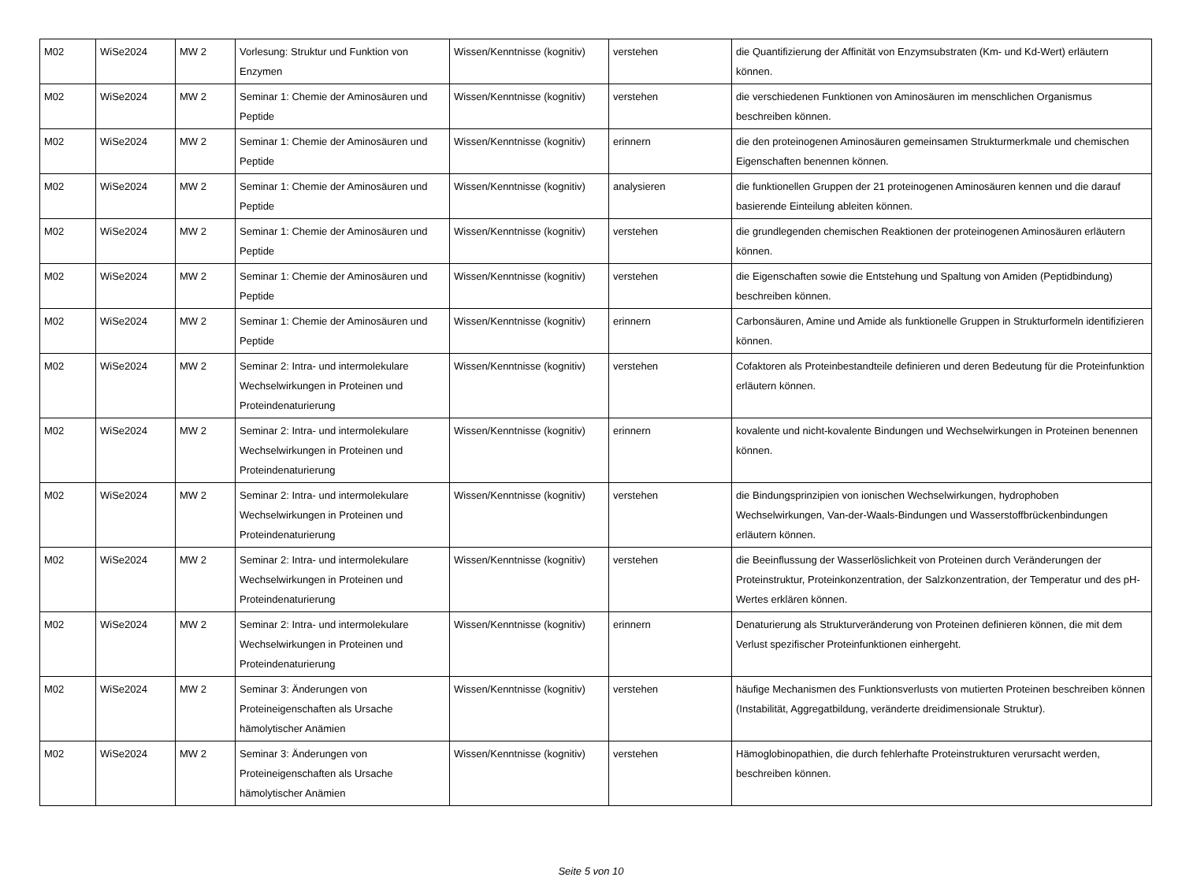| M02 | WiSe2024 | MW 2 | Vorlesung: Struktur und Funktion von Enzymen | Wissen/Kenntnisse (kognitiv) | verstehen | die Quantifizierung der Affinität von Enzymsubstraten (Km- und Kd-Wert) erläutern können. |
| M02 | WiSe2024 | MW 2 | Seminar 1: Chemie der Aminosäuren und Peptide | Wissen/Kenntnisse (kognitiv) | verstehen | die verschiedenen Funktionen von Aminosäuren im menschlichen Organismus beschreiben können. |
| M02 | WiSe2024 | MW 2 | Seminar 1: Chemie der Aminosäuren und Peptide | Wissen/Kenntnisse (kognitiv) | erinnern | die den proteinogenen Aminosäuren gemeinsamen Strukturmerkmale und chemischen Eigenschaften benennen können. |
| M02 | WiSe2024 | MW 2 | Seminar 1: Chemie der Aminosäuren und Peptide | Wissen/Kenntnisse (kognitiv) | analysieren | die funktionellen Gruppen der 21 proteinogenen Aminosäuren kennen und die darauf basierende Einteilung ableiten können. |
| M02 | WiSe2024 | MW 2 | Seminar 1: Chemie der Aminosäuren und Peptide | Wissen/Kenntnisse (kognitiv) | verstehen | die grundlegenden chemischen Reaktionen der proteinogenen Aminosäuren erläutern können. |
| M02 | WiSe2024 | MW 2 | Seminar 1: Chemie der Aminosäuren und Peptide | Wissen/Kenntnisse (kognitiv) | verstehen | die Eigenschaften sowie die Entstehung und Spaltung von Amiden (Peptidbindung) beschreiben können. |
| M02 | WiSe2024 | MW 2 | Seminar 1: Chemie der Aminosäuren und Peptide | Wissen/Kenntnisse (kognitiv) | erinnern | Carbonsäuren, Amine und Amide als funktionelle Gruppen in Strukturformeln identifizieren können. |
| M02 | WiSe2024 | MW 2 | Seminar 2: Intra- und intermolekulare Wechselwirkungen in Proteinen und Proteindenaturierung | Wissen/Kenntnisse (kognitiv) | verstehen | Cofaktoren als Proteinbestandteile definieren und deren Bedeutung für die Proteinfunktion erläutern können. |
| M02 | WiSe2024 | MW 2 | Seminar 2: Intra- und intermolekulare Wechselwirkungen in Proteinen und Proteindenaturierung | Wissen/Kenntnisse (kognitiv) | erinnern | kovalente und nicht-kovalente Bindungen und Wechselwirkungen in Proteinen benennen können. |
| M02 | WiSe2024 | MW 2 | Seminar 2: Intra- und intermolekulare Wechselwirkungen in Proteinen und Proteindenaturierung | Wissen/Kenntnisse (kognitiv) | verstehen | die Bindungsprinzipien von ionischen Wechselwirkungen, hydrophoben Wechselwirkungen, Van-der-Waals-Bindungen und Wasserstoffbrückenbindungen erläutern können. |
| M02 | WiSe2024 | MW 2 | Seminar 2: Intra- und intermolekulare Wechselwirkungen in Proteinen und Proteindenaturierung | Wissen/Kenntnisse (kognitiv) | verstehen | die Beeinflussung der Wasserlöslichkeit von Proteinen durch Veränderungen der Proteinstruktur, Proteinkonzentration, der Salzkonzentration, der Temperatur und des pH-Wertes erklären können. |
| M02 | WiSe2024 | MW 2 | Seminar 2: Intra- und intermolekulare Wechselwirkungen in Proteinen und Proteindenaturierung | Wissen/Kenntnisse (kognitiv) | erinnern | Denaturierung als Strukturveränderung von Proteinen definieren können, die mit dem Verlust spezifischer Proteinfunktionen einhergeht. |
| M02 | WiSe2024 | MW 2 | Seminar 3: Änderungen von Proteineigenschaften als Ursache hämolytischer Anämien | Wissen/Kenntnisse (kognitiv) | verstehen | häufige Mechanismen des Funktionsverlusts von mutierten Proteinen beschreiben können (Instabilität, Aggregatbildung, veränderte dreidimensionale Struktur). |
| M02 | WiSe2024 | MW 2 | Seminar 3: Änderungen von Proteineigenschaften als Ursache hämolytischer Anämien | Wissen/Kenntnisse (kognitiv) | verstehen | Hämoglobinopathien, die durch fehlerhafte Proteinstrukturen verursacht werden, beschreiben können. |
Seite 5 von 10